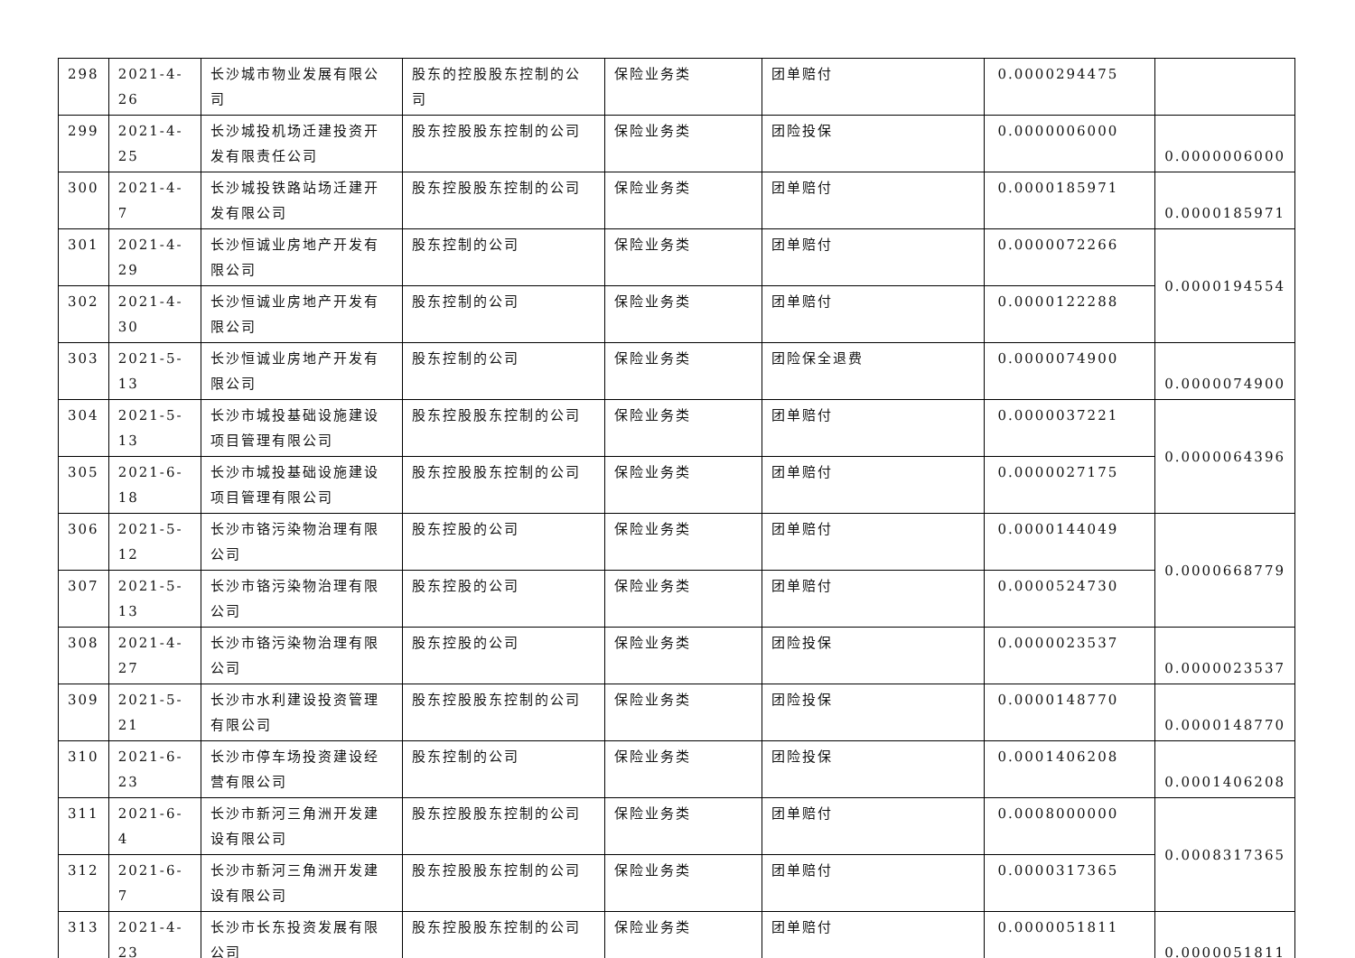| 298 | 2021-4-26 | 长沙城市物业发展有限公司 | 股东的控股股东控制的公司 | 保险业务类 | 团单赔付 | 0.0000294475 | |
| 299 | 2021-4-25 | 长沙城投机场迁建投资开发有限责任公司 | 股东控股股东控制的公司 | 保险业务类 | 团险投保 | 0.0000006000 | 0.0000006000 |
| 300 | 2021-4-7 | 长沙城投铁路站场迁建开发有限公司 | 股东控股股东控制的公司 | 保险业务类 | 团单赔付 | 0.0000185971 | 0.0000185971 |
| 301 | 2021-4-29 | 长沙恒诚业房地产开发有限公司 | 股东控制的公司 | 保险业务类 | 团单赔付 | 0.0000072266 | 0.0000194554 |
| 302 | 2021-4-30 | 长沙恒诚业房地产开发有限公司 | 股东控制的公司 | 保险业务类 | 团单赔付 | 0.0000122288 | |
| 303 | 2021-5-13 | 长沙恒诚业房地产开发有限公司 | 股东控制的公司 | 保险业务类 | 团险保全退费 | 0.0000074900 | 0.0000074900 |
| 304 | 2021-5-13 | 长沙市城投基础设施建设项目管理有限公司 | 股东控股股东控制的公司 | 保险业务类 | 团单赔付 | 0.0000037221 | 0.0000064396 |
| 305 | 2021-6-18 | 长沙市城投基础设施建设项目管理有限公司 | 股东控股股东控制的公司 | 保险业务类 | 团单赔付 | 0.0000027175 | |
| 306 | 2021-5-12 | 长沙市铬污染物治理有限公司 | 股东控股的公司 | 保险业务类 | 团单赔付 | 0.0000144049 | 0.0000668779 |
| 307 | 2021-5-13 | 长沙市铬污染物治理有限公司 | 股东控股的公司 | 保险业务类 | 团单赔付 | 0.0000524730 | |
| 308 | 2021-4-27 | 长沙市铬污染物治理有限公司 | 股东控股的公司 | 保险业务类 | 团险投保 | 0.0000023537 | 0.0000023537 |
| 309 | 2021-5-21 | 长沙市水利建设投资管理有限公司 | 股东控股股东控制的公司 | 保险业务类 | 团险投保 | 0.0000148770 | 0.0000148770 |
| 310 | 2021-6-23 | 长沙市停车场投资建设经营有限公司 | 股东控制的公司 | 保险业务类 | 团险投保 | 0.0001406208 | 0.0001406208 |
| 311 | 2021-6-4 | 长沙市新河三角洲开发建设有限公司 | 股东控股股东控制的公司 | 保险业务类 | 团单赔付 | 0.0008000000 | 0.0008317365 |
| 312 | 2021-6-7 | 长沙市新河三角洲开发建设有限公司 | 股东控股股东控制的公司 | 保险业务类 | 团单赔付 | 0.0000317365 | |
| 313 | 2021-4-23 | 长沙市长东投资发展有限公司 | 股东控股股东控制的公司 | 保险业务类 | 团单赔付 | 0.0000051811 | 0.0000051811 |